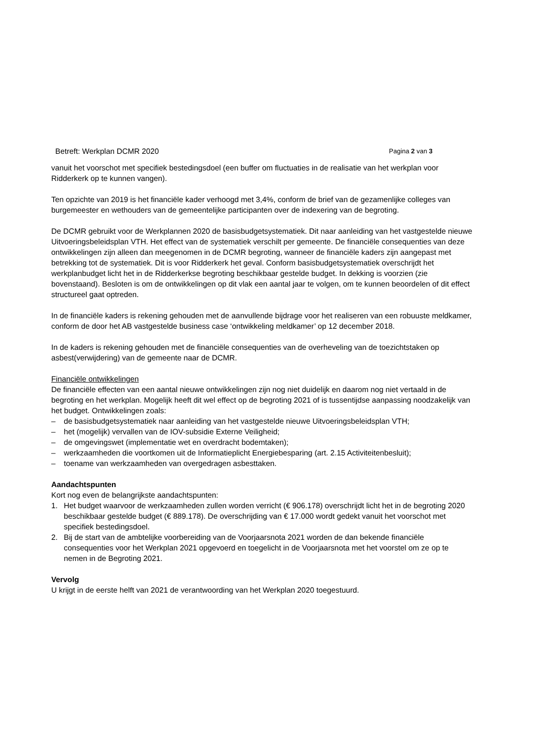Betreft: Werkplan DCMR 2020 Pagina 2 van 3
vanuit het voorschot met specifiek bestedingsdoel (een buffer om fluctuaties in de realisatie van het werkplan voor Ridderkerk op te kunnen vangen).
Ten opzichte van 2019 is het financiële kader verhoogd met 3,4%, conform de brief van de gezamenlijke colleges van burgemeester en wethouders van de gemeentelijke participanten over de indexering van de begroting.
De DCMR gebruikt voor de Werkplannen 2020 de basisbudgetsystematiek. Dit naar aanleiding van het vastgestelde nieuwe Uitvoeringsbeleidsplan VTH. Het effect van de systematiek verschilt per gemeente. De financiële consequenties van deze ontwikkelingen zijn alleen dan meegenomen in de DCMR begroting, wanneer de financiële kaders zijn aangepast met betrekking tot de systematiek. Dit is voor Ridderkerk het geval. Conform basisbudgetsystematiek overschrijdt het werkplanbudget licht het in de Ridderkerkse begroting beschikbaar gestelde budget. In dekking is voorzien (zie bovenstaand). Besloten is om de ontwikkelingen op dit vlak een aantal jaar te volgen, om te kunnen beoordelen of dit effect structureel gaat optreden.
In de financiële kaders is rekening gehouden met de aanvullende bijdrage voor het realiseren van een robuuste meldkamer, conform de door het AB vastgestelde business case ‘ontwikkeling meldkamer’ op 12 december 2018.
In de kaders is rekening gehouden met de financiële consequenties van de overheveling van de toezichtstaken op asbest(verwijdering) van de gemeente naar de DCMR.
Financiële ontwikkelingen
De financiële effecten van een aantal nieuwe ontwikkelingen zijn nog niet duidelijk en daarom nog niet vertaald in de begroting en het werkplan. Mogelijk heeft dit wel effect op de begroting 2021 of is tussentijdse aanpassing noodzakelijk van het budget. Ontwikkelingen zoals:
– de basisbudgetsystematiek naar aanleiding van het vastgestelde nieuwe Uitvoeringsbeleidsplan VTH;
– het (mogelijk) vervallen van de IOV-subsidie Externe Veiligheid;
– de omgevingswet (implementatie wet en overdracht bodemtaken);
– werkzaamheden die voortkomen uit de Informatieplicht Energiebesparing (art. 2.15 Activiteitenbesluit);
– toename van werkzaamheden van overgedragen asbesttaken.
Aandachtspunten
Kort nog even de belangrijkste aandachtspunten:
1. Het budget waarvoor de werkzaamheden zullen worden verricht (€ 906.178) overschrijdt licht het in de begroting 2020 beschikbaar gestelde budget (€ 889.178). De overschrijding van € 17.000 wordt gedekt vanuit het voorschot met specifiek bestedingsdoel.
2. Bij de start van de ambtelijke voorbereiding van de Voorjaarsnota 2021 worden de dan bekende financiële consequenties voor het Werkplan 2021 opgevoerd en toegelicht in de Voorjaarsnota met het voorstel om ze op te nemen in de Begroting 2021.
Vervolg
U krijgt in de eerste helft van 2021 de verantwoording van het Werkplan 2020 toegestuurd.